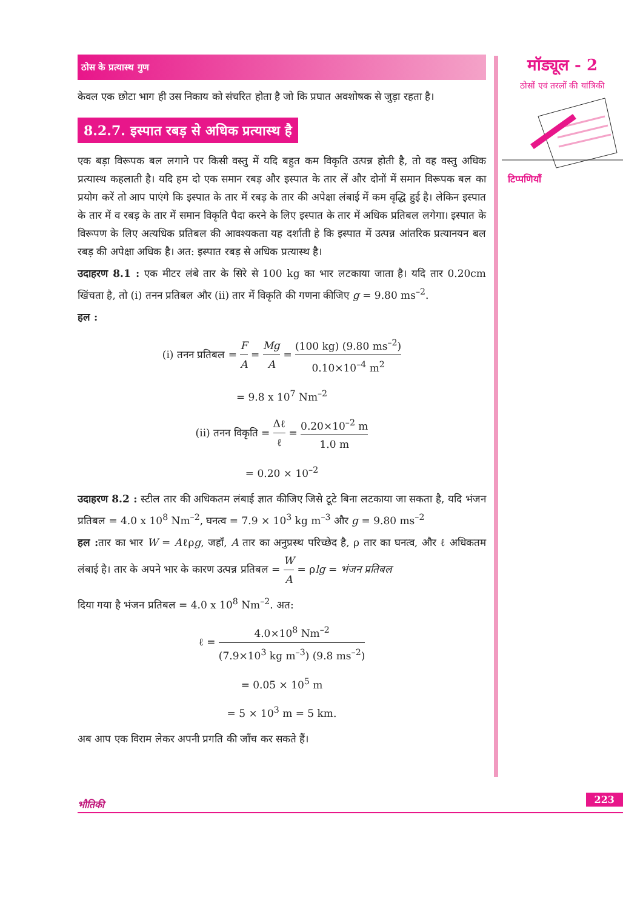ठोस के प्रत्यास्थ गुण
केवल एक छोटा भाग ही उस निकाय को संचरित होता है जो कि प्रघात अवशोषक से जुड़ा रहता है।
8.2.7. इस्पात रबड़ से अधिक प्रत्यास्थ है
एक बड़ा विरूपक बल लगाने पर किसी वस्तु में यदि बहुत कम विकृति उत्पन्न होती है, तो वह वस्तु अधिक प्रत्यास्थ कहलाती है। यदि हम दो एक समान रबड़ और इस्पात के तार लें और दोनों में समान विरूपक बल का प्रयोग करें तो आप पाएंगे कि इस्पात के तार में रबड़ के तार की अपेक्षा लंबाई में कम वृद्धि हुई है। लेकिन इस्पात के तार में व रबड़ के तार में समान विकृति पैदा करने के लिए इस्पात के तार में अधिक प्रतिबल लगेगा। इस्पात के विरूपण के लिए अत्यधिक प्रतिबल की आवश्यकता यह दर्शाती हे कि इस्पात में उत्पन्न आंतरिक प्रत्यानयन बल रबड़ की अपेक्षा अधिक है। अत: इस्पात रबड़ से अधिक प्रत्यास्थ है।
उदाहरण 8.1 : एक मीटर लंबे तार के सिरे से 100 kg का भार लटकाया जाता है। यदि तार 0.20cm खिंचता है, तो (i) तनन प्रतिबल और (ii) तार में विकृति की गणना कीजिए g = 9.80 ms<sup>–2</sup>.
हल :
(i) तनन प्रतिबल = F A = Mg A = (100 kg) (9.80 ms<sup>–2</sup>) 0.10×10<sup>–4</sup> m<sup>2</sup>
= 9.8 x 10<sup>7</sup> Nm<sup>–2</sup>
(ii) तनन विकृति = Δℓ ℓ = 0.20×10<sup>–2</sup> m 1.0 m
= 0.20 × 10<sup>–2</sup>
उदाहरण 8.2 : स्टील तार की अधिकतम लंबाई ज्ञात कीजिए जिसे टूटे बिना लटकाया जा सकता है, यदि भंजन प्रतिबल = 4.0 x 10<sup>8</sup> Nm<sup>–2</sup>, घनत्व = 7.9 × 10<sup>3</sup> kg m<sup>–3</sup> और g = 9.80 ms<sup>–2</sup>
हल : तार का भार W = Aℓρg, जहाँ, A तार का अनुप्रस्थ परिच्छेद है, ρ तार का घनत्व, और ℓ अधिकतम लंबाई है। तार के अपने भार के कारण उत्पन्न प्रतिबल = W A = ρlg = भंजन प्रतिबल
दिया गया है भंजन प्रतिबल = 4.0 x 10<sup>8</sup> Nm<sup>–2</sup>. अत:
ℓ = 4.0×10<sup>8</sup> Nm<sup>–2</sup> (7.9×10<sup>3</sup> kg m<sup>–3</sup>) (9.8 ms<sup>–2</sup>)
= 0.05 × 10<sup>5</sup> m
= 5 × 10<sup>3</sup> m = 5 km.
अब आप एक विराम लेकर अपनी प्रगति की जाँच कर सकते हैं।
मॉड्यूल - 2
ठोसों एवं तरलों की यांत्रिकी
टिप्पणियाँ
भौतिकी
223